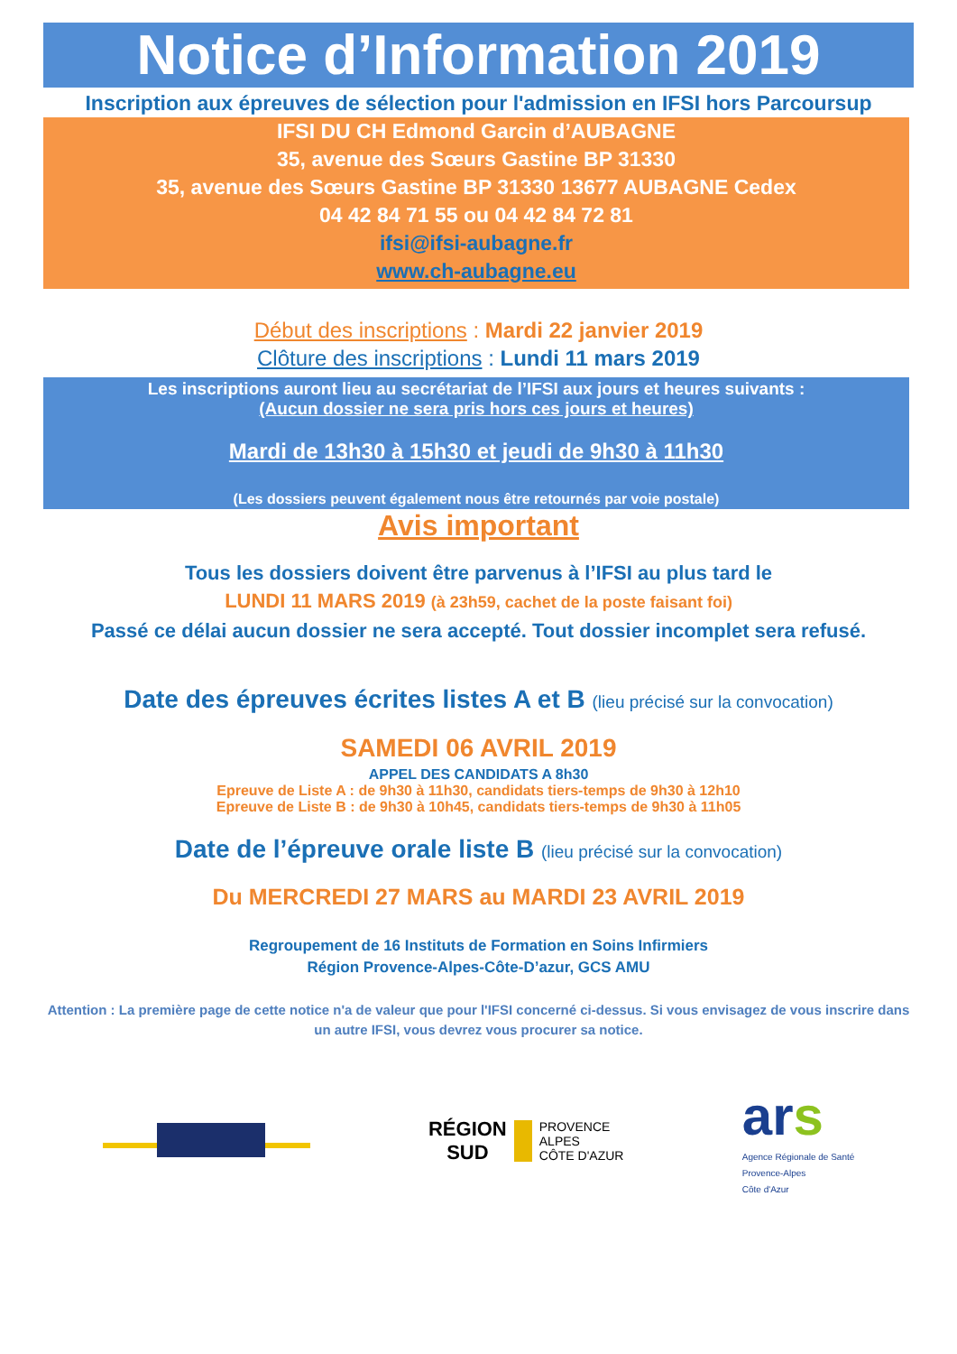Notice d’Information 2019
Inscription aux épreuves de sélection pour l'admission en IFSI hors Parcoursup
IFSI DU CH Edmond Garcin d’AUBAGNE
35, avenue des Sœurs Gastine BP 31330
35, avenue des Sœurs Gastine BP 31330 13677 AUBAGNE Cedex
04 42 84 71 55 ou 04 42 84 72 81
ifsi@ifsi-aubagne.fr
www.ch-aubagne.eu
Début des inscriptions : Mardi 22 janvier 2019
Clôture des inscriptions : Lundi 11 mars 2019
Les inscriptions auront lieu au secrétariat de l’IFSI aux jours et heures suivants :
(Aucun dossier ne sera pris hors ces jours et heures)
Mardi de 13h30 à 15h30 et jeudi de 9h30 à 11h30
(Les dossiers peuvent également nous être retournés par voie postale)
Avis important
Tous les dossiers doivent être parvenus à l’IFSI au plus tard le
LUNDI 11 MARS 2019 (à 23h59, cachet de la poste faisant foi)
Passé ce délai aucun dossier ne sera accepté. Tout dossier incomplet sera refusé.
Date des épreuves écrites listes A et B (lieu précisé sur la convocation)
SAMEDI 06 AVRIL 2019
APPEL DES CANDIDATS A 8h30
Epreuve de Liste A : de 9h30 à 11h30, candidats tiers-temps de 9h30 à 12h10
Epreuve de Liste B : de 9h30 à 10h45, candidats tiers-temps de 9h30 à 11h05
Date de l’épreuve orale liste B (lieu précisé sur la convocation)
Du MERCREDI 27 MARS au MARDI 23 AVRIL 2019
Regroupement de 16 Instituts de Formation en Soins Infirmiers
Région Provence-Alpes-Côte-D’azur, GCS AMU
Attention : La première page de cette notice n'a de valeur que pour l'IFSI concerné ci-dessus. Si vous envisagez de vous inscrire dans un autre IFSI, vous devrez vous procurer sa notice.
RÉGION
SUD PROVENCE
ALPES
CÔTE D'AZUR
ar s
Agence Régionale de Santé
Provence-Alpes
Côte d'Azur